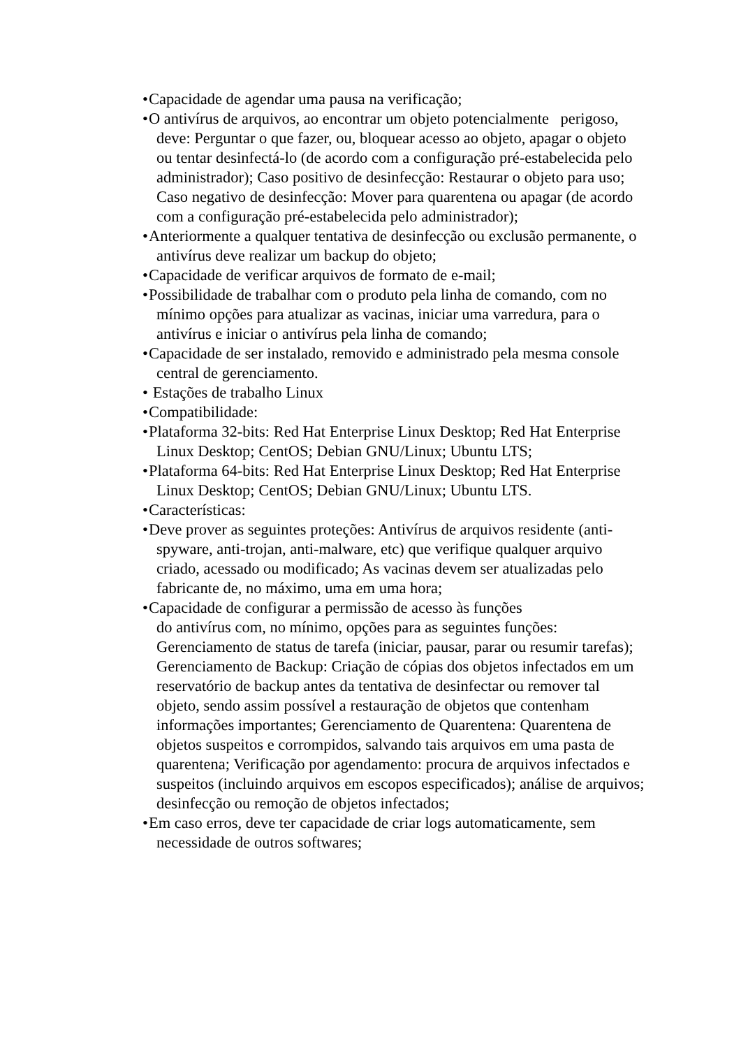• Capacidade de agendar uma pausa na verificação;
• O antivírus de arquivos, ao encontrar um objeto potencialmente perigoso, deve: Perguntar o que fazer, ou, bloquear acesso ao objeto, apagar o objeto ou tentar desinfectá-lo (de acordo com a configuração pré-estabelecida pelo administrador); Caso positivo de desinfecção: Restaurar o objeto para uso; Caso negativo de desinfecção: Mover para quarentena ou apagar (de acordo com a configuração pré-estabelecida pelo administrador);
• Anteriormente a qualquer tentativa de desinfecção ou exclusão permanente, o antivírus deve realizar um backup do objeto;
• Capacidade de verificar arquivos de formato de e-mail;
• Possibilidade de trabalhar com o produto pela linha de comando, com no mínimo opções para atualizar as vacinas, iniciar uma varredura, para o antivírus e iniciar o antivírus pela linha de comando;
• Capacidade de ser instalado, removido e administrado pela mesma console central de gerenciamento.
• Estações de trabalho Linux
• Compatibilidade:
• Plataforma 32-bits: Red Hat Enterprise Linux Desktop; Red Hat Enterprise Linux Desktop; CentOS; Debian GNU/Linux; Ubuntu LTS;
• Plataforma 64-bits: Red Hat Enterprise Linux Desktop; Red Hat Enterprise Linux Desktop; CentOS; Debian GNU/Linux; Ubuntu LTS.
• Características:
• Deve prover as seguintes proteções: Antivírus de arquivos residente (anti-spyware, anti-trojan, anti-malware, etc) que verifique qualquer arquivo criado, acessado ou modificado; As vacinas devem ser atualizadas pelo fabricante de, no máximo, uma em uma hora;
• Capacidade de configurar a permissão de acesso às funções
do antivírus com, no mínimo, opções para as seguintes funções: Gerenciamento de status de tarefa (iniciar, pausar, parar ou resumir tarefas); Gerenciamento de Backup: Criação de cópias dos objetos infectados em um reservatório de backup antes da tentativa de desinfectar ou remover tal objeto, sendo assim possível a restauração de objetos que contenham informações importantes; Gerenciamento de Quarentena: Quarentena de objetos suspeitos e corrompidos, salvando tais arquivos em uma pasta de quarentena; Verificação por agendamento: procura de arquivos infectados e suspeitos (incluindo arquivos em escopos especificados); análise de arquivos; desinfecção ou remoção de objetos infectados;
• Em caso erros, deve ter capacidade de criar logs automaticamente, sem necessidade de outros softwares;